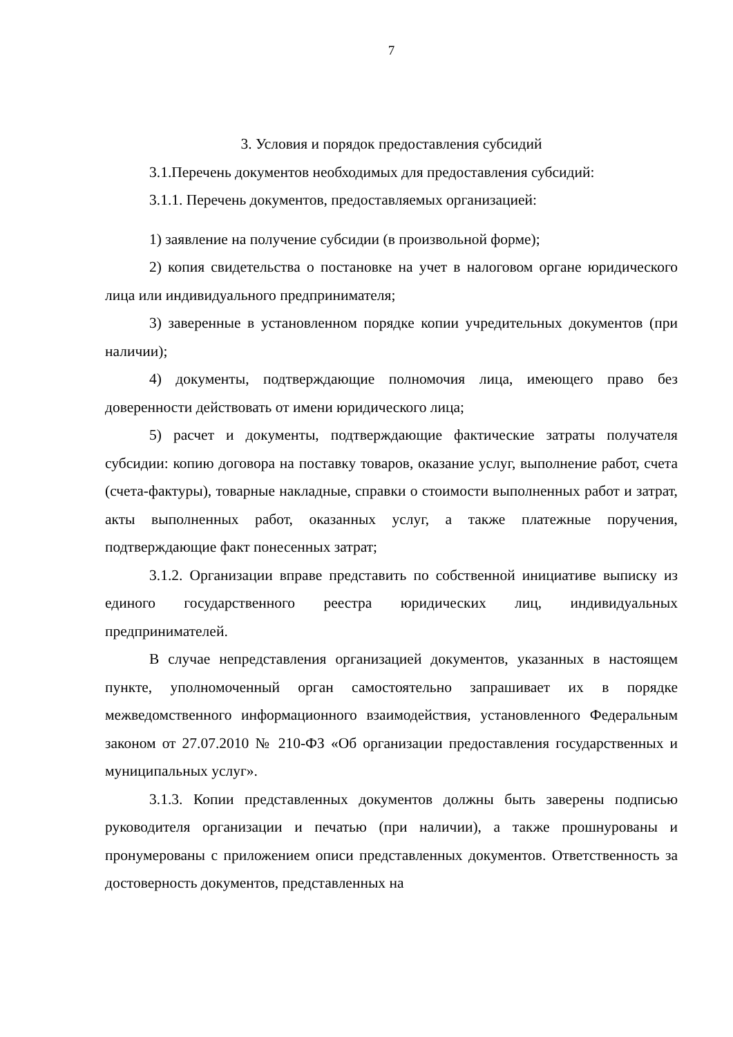7
3. Условия и порядок предоставления субсидий
3.1.Перечень документов необходимых для предоставления субсидий:
3.1.1. Перечень документов, предоставляемых организацией:
1) заявление на получение субсидии (в произвольной форме);
2) копия свидетельства о постановке на учет в налоговом органе юридического лица или индивидуального предпринимателя;
3) заверенные в установленном порядке копии учредительных документов (при наличии);
4) документы, подтверждающие полномочия лица, имеющего право без доверенности действовать от имени юридического лица;
5) расчет и документы, подтверждающие фактические затраты получателя субсидии: копию договора на поставку товаров, оказание услуг, выполнение работ, счета (счета-фактуры), товарные накладные, справки о стоимости выполненных работ и затрат, акты выполненных работ, оказанных услуг, а также платежные поручения, подтверждающие факт понесенных затрат;
3.1.2. Организации вправе представить по собственной инициативе выписку из единого государственного реестра юридических лиц, индивидуальных предпринимателей.
В случае непредставления организацией документов, указанных в настоящем пункте, уполномоченный орган самостоятельно запрашивает их в порядке межведомственного информационного взаимодействия, установленного Федеральным законом от 27.07.2010 № 210-ФЗ «Об организации предоставления государственных и муниципальных услуг».
3.1.3. Копии представленных документов должны быть заверены подписью руководителя организации и печатью (при наличии), а также прошнурованы и пронумерованы с приложением описи представленных документов. Ответственность за достоверность документов, представленных на